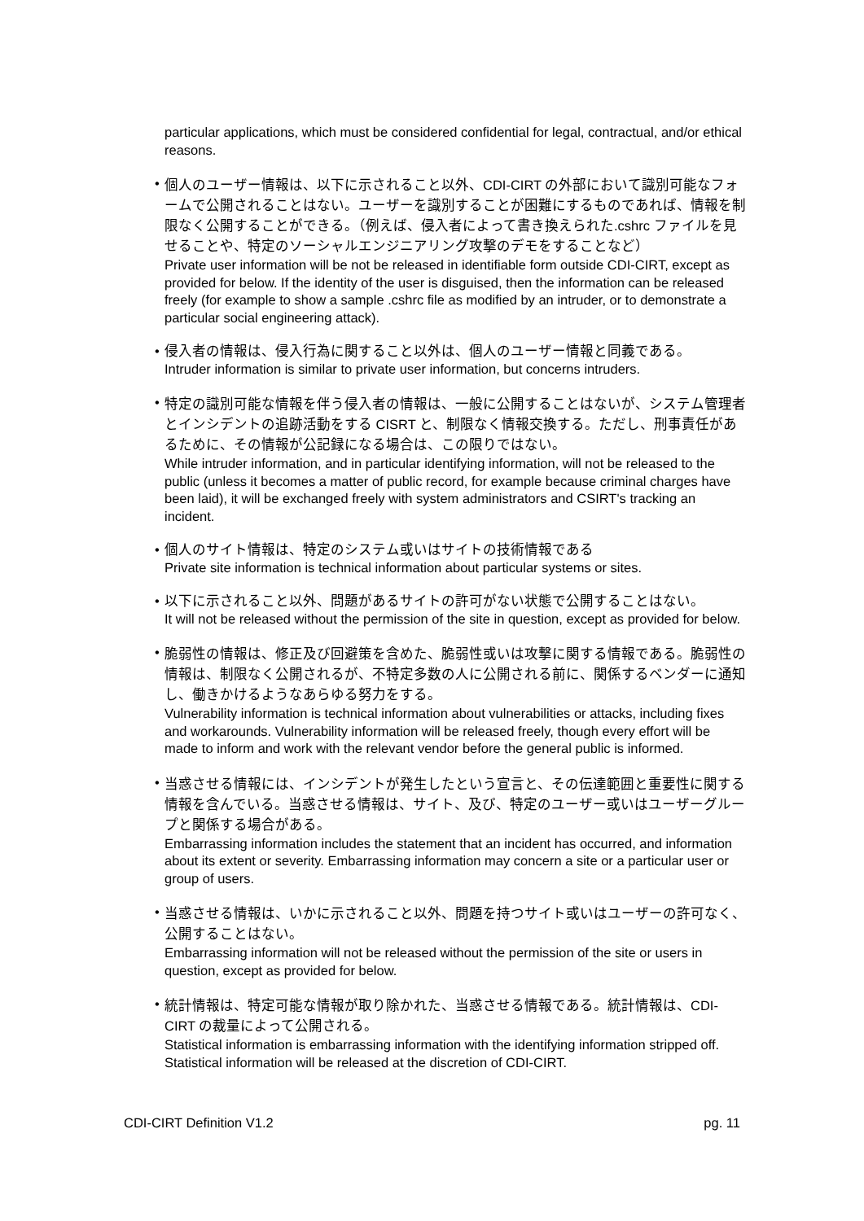particular applications, which must be considered confidential for legal, contractual, and/or ethical reasons.
• 個人のユーザー情報は、以下に示されること以外、CDI-CIRT の外部において識別可能なフォームで公開されることはない。ユーザーを識別することが困難にするものであれば、情報を制限なく公開することができる。（例えば、侵入者によって書き換えられた.cshrc ファイルを見せることや、特定のソーシャルエンジニアリング攻撃のデモをすることなど）
Private user information will be not be released in identifiable form outside CDI-CIRT, except as provided for below. If the identity of the user is disguised, then the information can be released freely (for example to show a sample .cshrc file as modified by an intruder, or to demonstrate a particular social engineering attack).
• 侵入者の情報は、侵入行為に関すること以外は、個人のユーザー情報と同義である。
Intruder information is similar to private user information, but concerns intruders.
• 特定の識別可能な情報を伴う侵入者の情報は、一般に公開することはないが、システム管理者とインシデントの追跡活動をする CISRT と、制限なく情報交換する。ただし、刑事責任があるために、その情報が公記録になる場合は、この限りではない。
While intruder information, and in particular identifying information, will not be released to the public (unless it becomes a matter of public record, for example because criminal charges have been laid), it will be exchanged freely with system administrators and CSIRT's tracking an incident.
• 個人のサイト情報は、特定のシステム或いはサイトの技術情報である
Private site information is technical information about particular systems or sites.
• 以下に示されること以外、問題があるサイトの許可がない状態で公開することはない。
It will not be released without the permission of the site in question, except as provided for below.
• 脆弱性の情報は、修正及び回避策を含めた、脆弱性或いは攻撃に関する情報である。脆弱性の情報は、制限なく公開されるが、不特定多数の人に公開される前に、関係するベンダーに通知し、働きかけるようなあらゆる努力をする。
Vulnerability information is technical information about vulnerabilities or attacks, including fixes and workarounds. Vulnerability information will be released freely, though every effort will be made to inform and work with the relevant vendor before the general public is informed.
• 当惑させる情報には、インシデントが発生したという宣言と、その伝達範囲と重要性に関する情報を含んでいる。当惑させる情報は、サイト、及び、特定のユーザー或いはユーザーグループと関係する場合がある。
Embarrassing information includes the statement that an incident has occurred, and information about its extent or severity. Embarrassing information may concern a site or a particular user or group of users.
• 当惑させる情報は、いかに示されること以外、問題を持つサイト或いはユーザーの許可なく、公開することはない。
Embarrassing information will not be released without the permission of the site or users in question, except as provided for below.
• 統計情報は、特定可能な情報が取り除かれた、当惑させる情報である。統計情報は、CDI-CIRT の裁量によって公開される。
Statistical information is embarrassing information with the identifying information stripped off. Statistical information will be released at the discretion of CDI-CIRT.
CDI-CIRT Definition V1.2 pg. 11